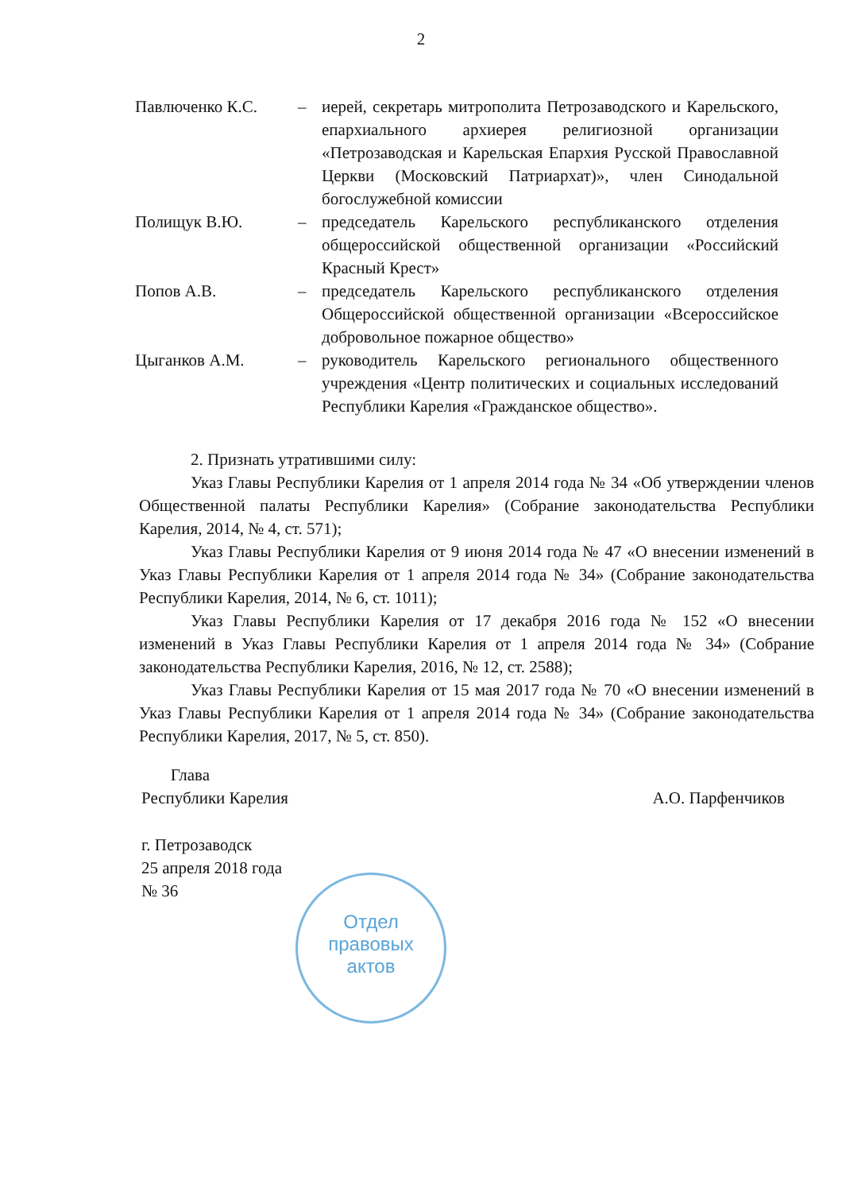2
Павлюченко К.С. – иерей, секретарь митрополита Петрозаводского и Карельского, епархиального архиерея религиозной организации «Петрозаводская и Карельская Епархия Русской Православной Церкви (Московский Патриархат)», член Синодальной богослужебной комиссии
Полищук В.Ю. – председатель Карельского республиканского отделения общероссийской общественной организации «Российский Красный Крест»
Попов А.В. – председатель Карельского республиканского отделения Общероссийской общественной организации «Всероссийское добровольное пожарное общество»
Цыганков А.М. – руководитель Карельского регионального общественного учреждения «Центр политических и социальных исследований Республики Карелия «Гражданское общество».
2. Признать утратившими силу:
Указ Главы Республики Карелия от 1 апреля 2014 года № 34 «Об утверждении членов Общественной палаты Республики Карелия» (Собрание законодательства Республики Карелия, 2014, № 4, ст. 571);
Указ Главы Республики Карелия от 9 июня 2014 года № 47 «О внесении изменений в Указ Главы Республики Карелия от 1 апреля 2014 года № 34» (Собрание законодательства Республики Карелия, 2014, № 6, ст. 1011);
Указ Главы Республики Карелия от 17 декабря 2016 года № 152 «О внесении изменений в Указ Главы Республики Карелия от 1 апреля 2014 года № 34» (Собрание законодательства Республики Карелия, 2016, № 12, ст. 2588);
Указ Главы Республики Карелия от 15 мая 2017 года № 70 «О внесении изменений в Указ Главы Республики Карелия от 1 апреля 2014 года № 34» (Собрание законодательства Республики Карелия, 2017, № 5, ст. 850).
Глава
Республики Карелия
А.О. Парфенчиков
г. Петрозаводск
25 апреля 2018 года
№ 36
Отдел
правовых
актов